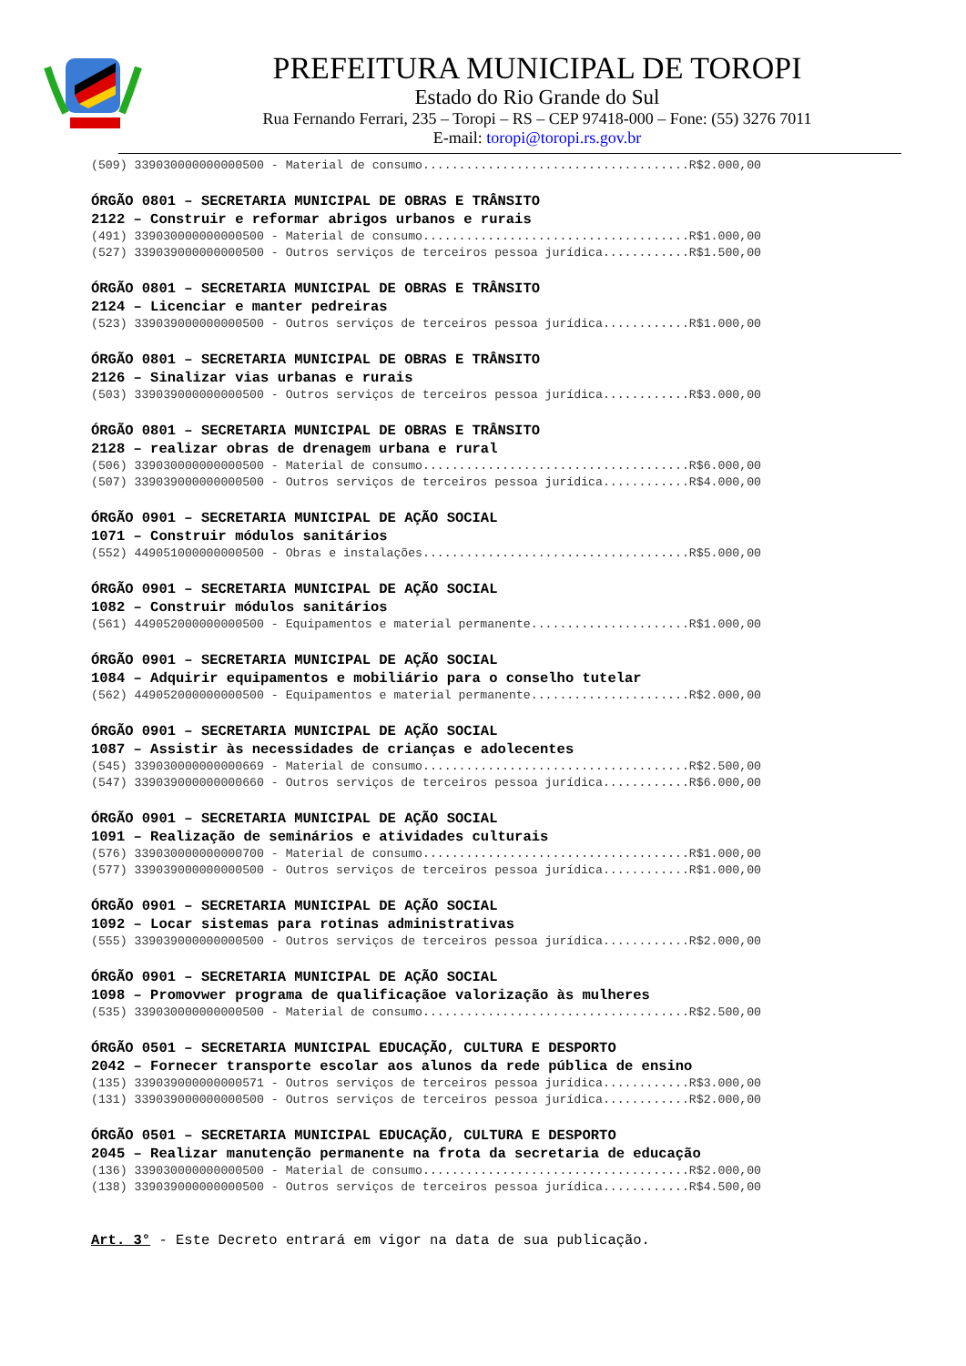PREFEITURA MUNICIPAL DE TOROPI
Estado do Rio Grande do Sul
Rua Fernando Ferrari, 235 – Toropi – RS – CEP 97418-000 – Fone: (55) 3276 7011
E-mail: toropi@toropi.rs.gov.br
(509) 339030000000000500 - Material de consumo.....................................R$2.000,00
ÓRGÃO 0801 – SECRETARIA MUNICIPAL DE OBRAS E TRÂNSITO 2122 – Construir e reformar abrigos urbanos e rurais
(491) 339030000000000500 - Material de consumo.....................................R$1.000,00 (527) 339039000000000500 - Outros serviços de terceiros pessoa jurídica............R$1.500,00
ÓRGÃO 0801 – SECRETARIA MUNICIPAL DE OBRAS E TRÂNSITO 2124 – Licenciar e manter pedreiras
(523) 339039000000000500 - Outros serviços de terceiros pessoa jurídica............R$1.000,00
ÓRGÃO 0801 – SECRETARIA MUNICIPAL DE OBRAS E TRÂNSITO 2126 – Sinalizar vias urbanas e rurais
(503) 339039000000000500 - Outros serviços de terceiros pessoa jurídica............R$3.000,00
ÓRGÃO 0801 – SECRETARIA MUNICIPAL DE OBRAS E TRÂNSITO 2128 – realizar obras de drenagem urbana e rural
(506) 339030000000000500 - Material de consumo.....................................R$6.000,00 (507) 339039000000000500 - Outros serviços de terceiros pessoa jurídica............R$4.000,00
ÓRGÃO 0901 – SECRETARIA MUNICIPAL DE AÇÃO SOCIAL 1071 – Construir módulos sanitários
(552) 449051000000000500 - Obras e instalações.....................................R$5.000,00
ÓRGÃO 0901 – SECRETARIA MUNICIPAL DE AÇÃO SOCIAL 1082 – Construir módulos sanitários
(561) 449052000000000500 - Equipamentos e material permanente......................R$1.000,00
ÓRGÃO 0901 – SECRETARIA MUNICIPAL DE AÇÃO SOCIAL 1084 – Adquirir equipamentos e mobiliário para o conselho tutelar
(562) 449052000000000500 - Equipamentos e material permanente......................R$2.000,00
ÓRGÃO 0901 – SECRETARIA MUNICIPAL DE AÇÃO SOCIAL 1087 – Assistir às necessidades de crianças e adolecentes
(545) 339030000000000669 - Material de consumo.....................................R$2.500,00 (547) 339039000000000660 - Outros serviços de terceiros pessoa jurídica............R$6.000,00
ÓRGÃO 0901 – SECRETARIA MUNICIPAL DE AÇÃO SOCIAL 1091 – Realização de seminários e atividades culturais
(576) 339030000000000700 - Material de consumo.....................................R$1.000,00 (577) 339039000000000500 - Outros serviços de terceiros pessoa jurídica............R$1.000,00
ÓRGÃO 0901 – SECRETARIA MUNICIPAL DE AÇÃO SOCIAL 1092 – Locar sistemas para rotinas administrativas
(555) 339039000000000500 - Outros serviços de terceiros pessoa jurídica............R$2.000,00
ÓRGÃO 0901 – SECRETARIA MUNICIPAL DE AÇÃO SOCIAL 1098 – Promovwer programa de qualificaçãoe valorização às mulheres
(535) 339030000000000500 - Material de consumo.....................................R$2.500,00
ÓRGÃO 0501 – SECRETARIA MUNICIPAL EDUCAÇÃO, CULTURA E DESPORTO 2042 – Fornecer transporte escolar aos alunos da rede pública de ensino
(135) 339039000000000571 - Outros serviços de terceiros pessoa jurídica............R$3.000,00 (131) 339039000000000500 - Outros serviços de terceiros pessoa jurídica............R$2.000,00
ÓRGÃO 0501 – SECRETARIA MUNICIPAL EDUCAÇÃO, CULTURA E DESPORTO 2045 – Realizar manutenção permanente na frota da secretaria de educação
(136) 339030000000000500 - Material de consumo.....................................R$2.000,00 (138) 339039000000000500 - Outros serviços de terceiros pessoa jurídica............R$4.500,00
Art. 3° - Este Decreto entrará em vigor na data de sua publicação.